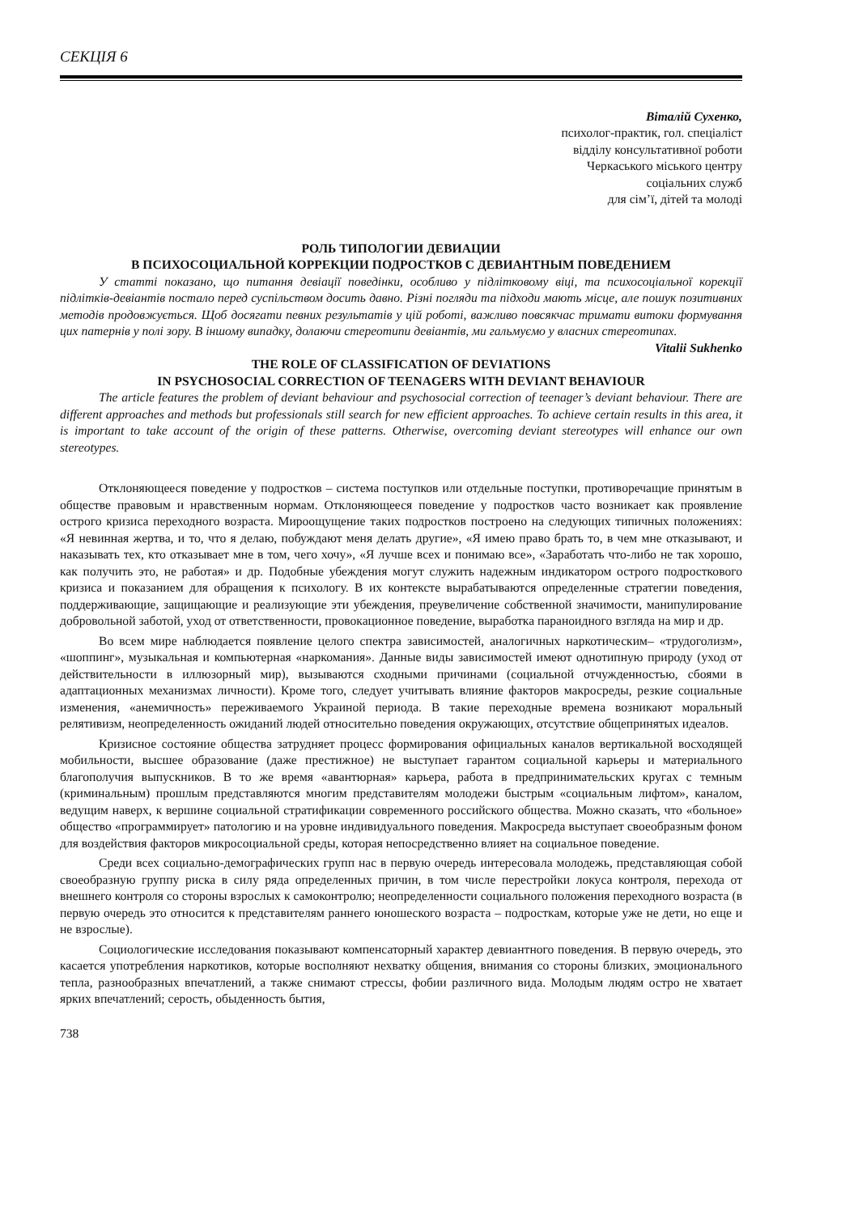СЕКЦІЯ 6
Віталій Сухенко,
психолог-практик, гол. спеціаліст
відділу консультативної роботи
Черкаського міського центру
соціальних служб
для сім’ї, дітей та молоді
РОЛЬ ТИПОЛОГИИ ДЕВИАЦИИ
В ПСИХОСОЦИАЛЬНОЙ КОРРЕКЦИИ ПОДРОСТКОВ С ДЕВИАНТНЫМ ПОВЕДЕНИЕМ
У статті показано, що питання девіації поведінки, особливо у підлітковому віці, та психосоціальної корекції підлітків-девіантів постало перед суспільством досить давно. Різні погляди та підходи мають місце, але пошук позитивних методів продовжується. Щоб досягати певних результатів у цій роботі, важливо повсякчас тримати витоки формування цих патернів у полі зору. В іншому випадку, долаючи стереотипи девіантів, ми гальмуємо у власних стереотипах.
Vitalii Sukhenko
THE ROLE OF CLASSIFICATION OF DEVIATIONS
IN PSYCHOSOCIAL CORRECTION OF TEENAGERS WITH DEVIANT BEHAVIOUR
The article features the problem of deviant behaviour and psychosocial correction of teenager’s deviant behaviour. There are different approaches and methods but professionals still search for new efficient approaches. To achieve certain results in this area, it is important to take account of the origin of these patterns. Otherwise, overcoming deviant stereotypes will enhance our own stereotypes.
Отклоняющееся поведение у подростков – система поступков или отдельные поступки, противоречащие принятым в обществе правовым и нравственным нормам. Отклоняющееся поведение у подростков часто возникает как проявление острого кризиса переходного возраста. Мироощущение таких подростков построено на следующих типичных положениях: «Я невинная жертва, и то, что я делаю, побуждают меня делать другие», «Я имею право брать то, в чем мне отказывают, и наказывать тех, кто отказывает мне в том, чего хочу», «Я лучше всех и понимаю все», «Заработать что-либо не так хорошо, как получить это, не работая» и др. Подобные убеждения могут служить надежным индикатором острого подросткового кризиса и показанием для обращения к психологу. В их контексте вырабатываются определенные стратегии поведения, поддерживающие, защищающие и реализующие эти убеждения, преувеличение собственной значимости, манипулирование добровольной заботой, уход от ответственности, провокационное поведение, выработка параноидного взгляда на мир и др.
Во всем мире наблюдается появление целого спектра зависимостей, аналогичных наркотическим– «трудоголизм», «шоппинг», музыкальная и компьютерная «наркомания». Данные виды зависимостей имеют однотипную природу (уход от действительности в иллюзорный мир), вызываются сходными причинами (социальной отчужденностью, сбоями в адаптационных механизмах личности). Кроме того, следует учитывать влияние факторов макросреды, резкие социальные изменения, «анемичность» переживаемого Украиной периода. В такие переходные времена возникают моральный релятивизм, неопределенность ожиданий людей относительно поведения окружающих, отсутствие общепринятых идеалов.
Кризисное состояние общества затрудняет процесс формирования официальных каналов вертикальной восходящей мобильности, высшее образование (даже престижное) не выступает гарантом социальной карьеры и материального благополучия выпускников. В то же время «авантюрная» карьера, работа в предпринимательских кругах с темным (криминальным) прошлым представляются многим представителям молодежи быстрым «социальным лифтом», каналом, ведущим наверх, к вершине социальной стратификации современного российского общества. Можно сказать, что «больное» общество «программирует» патологию и на уровне индивидуального поведения. Макросреда выступает своеобразным фоном для воздействия факторов микросоциальной среды, которая непосредственно влияет на социальное поведение.
Среди всех социально-демографических групп нас в первую очередь интересовала молодежь, представляющая собой своеобразную группу риска в силу ряда определенных причин, в том числе перестройки локуса контроля, перехода от внешнего контроля со стороны взрослых к самоконтролю; неопределенности социального положения переходного возраста (в первую очередь это относится к представителям раннего юношеского возраста – подросткам, которые уже не дети, но еще и не взрослые).
Социологические исследования показывают компенсаторный характер девиантного поведения. В первую очередь, это касается употребления наркотиков, которые восполняют нехватку общения, внимания со стороны близких, эмоционального тепла, разнообразных впечатлений, а также снимают стрессы, фобии различного вида. Молодым людям остро не хватает ярких впечатлений; серость, обыденность бытия,
738